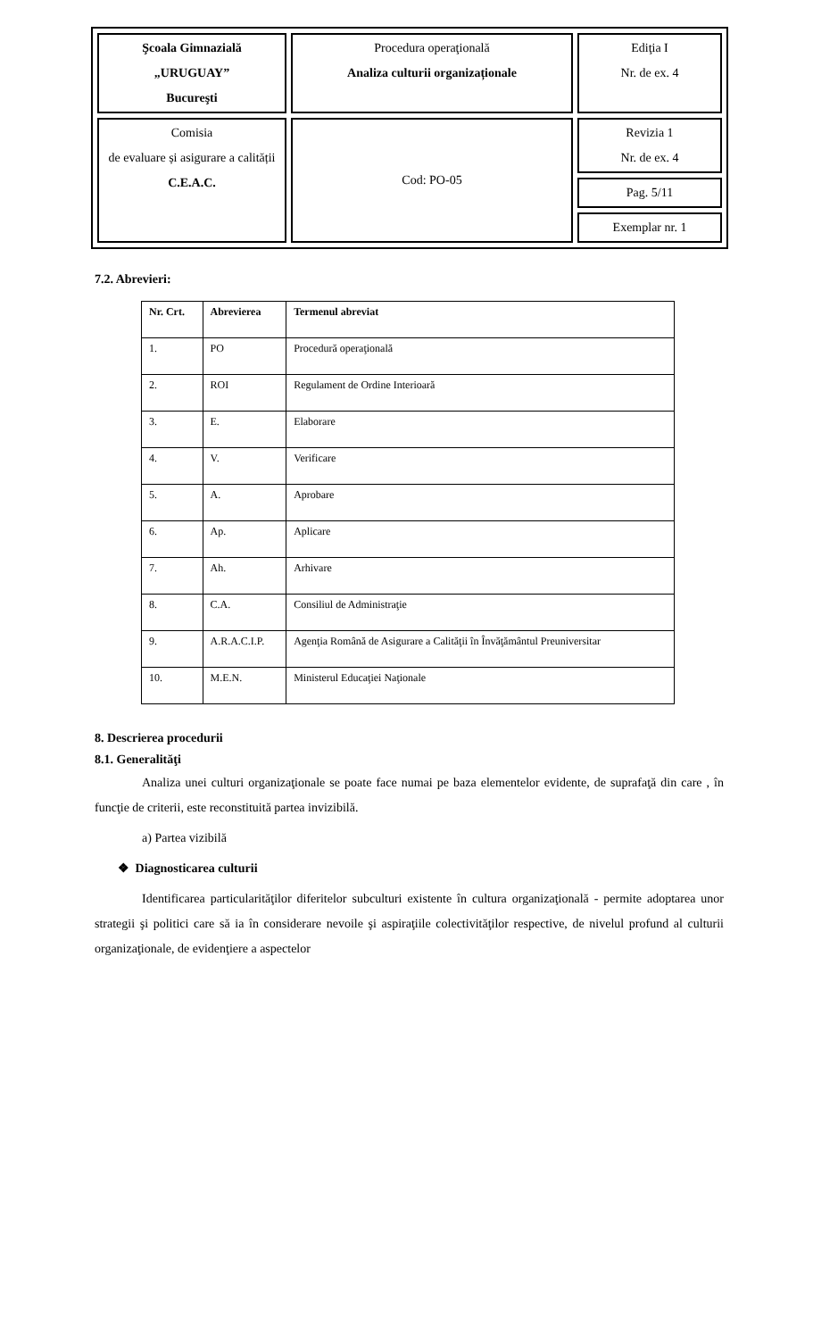| Şcoala Gimnazială „URUGUAY” Bucureşti | Procedura operaţională Analiza culturii organizaționale | Ediţia I Nr. de ex. 4 |
| Comisia de evaluare și asigurare a calității C.E.A.C. | Cod: PO-05 | Revizia 1 Nr. de ex. 4 |
| | | Pag. 5/11 |
| | | Exemplar nr. 1 |
7.2. Abrevieri:
| Nr. Crt. | Abrevierea | Termenul abreviat |
| --- | --- | --- |
| 1. | PO | Procedură operaţională |
| 2. | ROI | Regulament de Ordine Interioară |
| 3. | E. | Elaborare |
| 4. | V. | Verificare |
| 5. | A. | Aprobare |
| 6. | Ap. | Aplicare |
| 7. | Ah. | Arhivare |
| 8. | C.A. | Consiliul de Administraţie |
| 9. | A.R.A.C.I.P. | Agenţia Română de Asigurare a Calităţii în Învăţământul Preuniversitar |
| 10. | M.E.N. | Ministerul Educaţiei Naţionale |
8. Descrierea procedurii
8.1. Generalităţi
Analiza unei culturi organizaţionale se poate face numai pe baza elementelor evidente, de suprafaţă din care , în funcţie de criterii, este reconstituită partea invizibilă.
a) Partea vizibilă
❖ Diagnosticarea culturii
Identificarea particularităţilor diferitelor subculturi existente în cultura organizaţională - permite adoptarea unor strategii şi politici care să ia în considerare nevoile şi aspiraţiile colectivităţilor respective, de nivelul profund al culturii organizaţionale, de evidenţiere a aspectelor